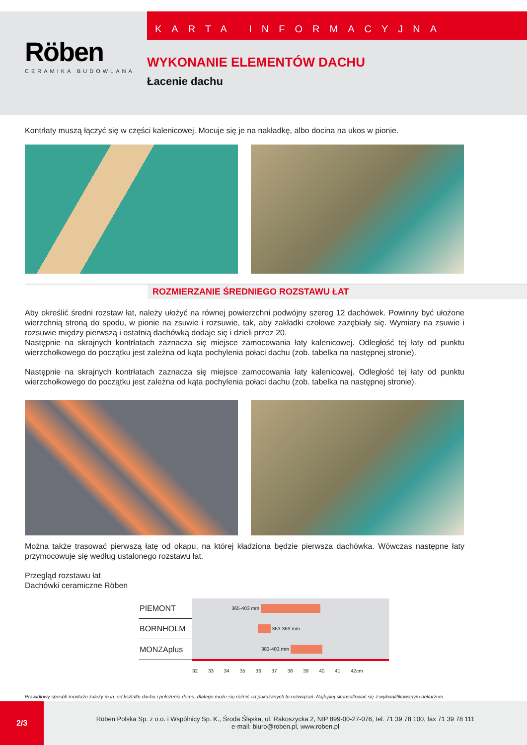Röben
CERAMIKA BUDOWLANA
KARTA INFORMACYJNA
WYKONANIE ELEMENTÓW DACHU
Łacenie dachu
Kontrłaty muszą łączyć się w części kalenicowej. Mocuje się je na nakładkę, albo docina na ukos w pionie.
ROZMIERZANIE ŚREDNIEGO ROZSTAWU ŁAT
Aby określić średni rozstaw łat, należy ułożyć na równej powierzchni podwójny szereg 12 dachówek. Powinny być ułożone wierzchnią stroną do spodu, w pionie na zsuwie i rozsuwie, tak, aby zakładki czołowe zazębiały się. Wymiary na zsuwie i rozsuwie między pierwszą i ostatnią dachówką dodaje się i dzieli przez 20.
Następnie na skrajnych kontrłatach zaznacza się miejsce zamocowania łaty kalenicowej. Odległość tej łaty od punktu wierzchołkowego do początku jest zależna od kąta pochylenia połaci dachu (zob. tabelka na następnej stronie).
Następnie na skrajnych kontrłatach zaznacza się miejsce zamocowania łaty kalenicowej. Odległość tej łaty od punktu wierzchołkowego do początku jest zależna od kąta pochylenia połaci dachu (zob. tabelka na następnej stronie).
b1 b2
Można także trasować pierwszą łatę od okapu, na której kładziona będzie pierwsza dachówka. Wówczas następne łaty przymocowuje się według ustalonego rozstawu łat.
Przegląd rozstawu łat
Dachówki ceramiczne Röben
| PIEMONT | 365-403 mm |
| BORNHOLM | 363-369 mm |
| MONZAplus | 383-403 mm |
| | 32 33 34 35 36 37 38 39 40 41 42cm |
Prawidłowy sposób montażu zależy m.in. od kształtu dachu i położenia domu, dlatego może się różnić od pokazanych tu rozwiązań. Najlepiej skonsultować się z wykwalifikowanym dekarzem.
2/3
Röben Polska Sp. z o.o. i Wspólnicy Sp. K., Środa Śląska, ul. Rakoszycka 2, NIP 899-00-27-076, tel. 71 39 78 100, fax 71 39 78 111
e-mail: biuro@roben.pl, www.roben.pl